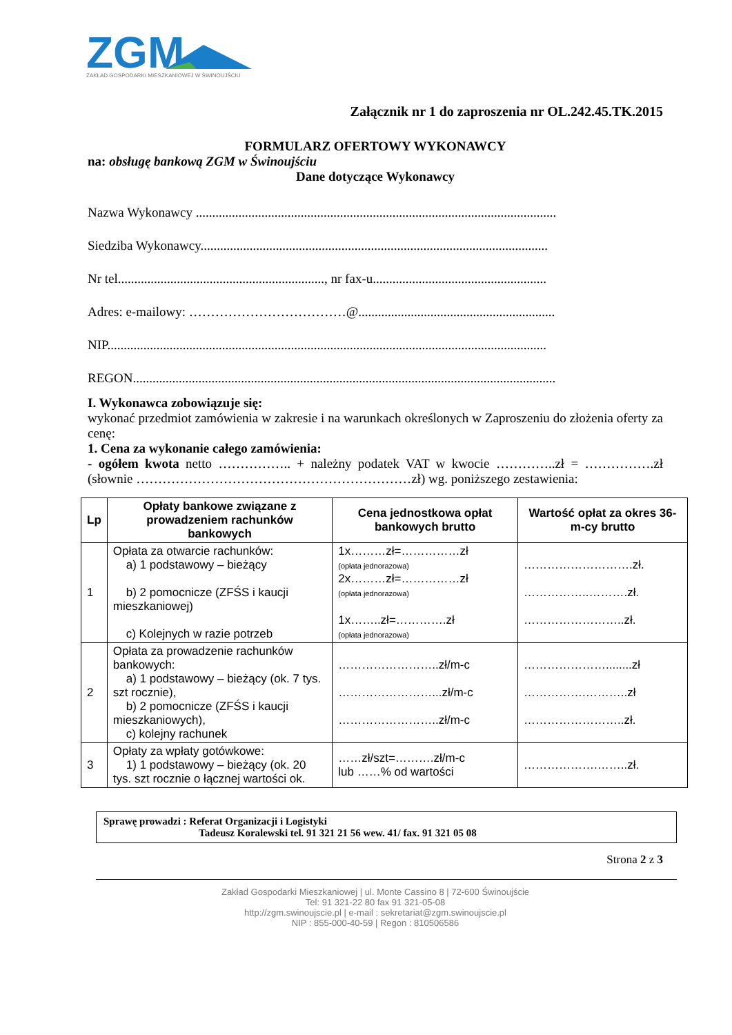ZGM
ZAKŁAD GOSPODARKI MIESZKANIOWEJ W ŚWINOUJŚCIU
Załącznik nr 1 do zaproszenia nr OL.242.45.TK.2015
FORMULARZ OFERTOWY WYKONAWCY
na: obsługę bankową ZGM w Świnoujściu
Dane dotyczące Wykonawcy
Nazwa Wykonawcy ..............................................................................................................
Siedziba Wykonawcy..........................................................................................................
Nr tel..............................................................., nr fax-u.....................................................
Adres: e-mailowy: ………………………………@............................................................
NIP......................................................................................................................................
REGON.................................................................................................................................
I. Wykonawca zobowiązuje się:
wykonać przedmiot zamówienia w zakresie i na warunkach określonych w Zaproszeniu do złożenia oferty za cenę:
1. Cena za wykonanie całego zamówienia:
- ogółem kwota netto …………….. + należny podatek VAT w kwocie …………..zł = …………….zł (słownie ………………………………………………………zł) wg. poniższego zestawienia:
| Lp | Opłaty bankowe związane z prowadzeniem rachunków bankowych | Cena jednostkowa opłat bankowych brutto | Wartość opłat za okres 36-m-cy brutto |
| --- | --- | --- | --- |
| 1 | Opłata za otwarcie rachunków: a) 1 podstawowy – bieżący b) 2 pomocnicze (ZFŚS i kaucji mieszkaniowej) c) Kolejnych w razie potrzeb | 1x………zł=……………zł (opłata jednorazowa) 2x………zł=……………zł (opłata jednorazowa) 1x……..zł=………….zł (opłata jednorazowa) | ……………………….zł. ……………..……….zł. ……………………..zł. |
| 2 | Opłata za prowadzenie rachunków bankowych: a) 1 podstawowy – bieżący (ok. 7 tys. szt rocznie), b) 2 pomocnicze (ZFŚS i kaucji mieszkaniowych), c) kolejny rachunek | ……………………..zł/m-c ……………………...zł/m-c ……………………..zł/m-c | …………………........zł …………….………..zł ……………………..zł. |
| 3 | Opłaty za wpłaty gotówkowe: 1) 1 podstawowy – bieżący (ok. 20 tys. szt rocznie o łącznej wartości ok. | ……zł/szt=……….zł/m-c lub ……% od wartości | ……………….……..zł. |
Sprawę prowadzi : Referat Organizacji i Logistyki
Tadeusz Koralewski tel. 91 321 21 56 wew. 41/ fax. 91 321 05 08
Strona 2 z 3
Zakład Gospodarki Mieszkaniowej | ul. Monte Cassino 8 | 72-600 Świnoujście
Tel: 91 321-22 80 fax 91 321-05-08
http://zgm.swinoujscie.pl | e-mail : sekretariat@zgm.swinoujscie.pl
NIP : 855-000-40-59 | Regon : 810506586